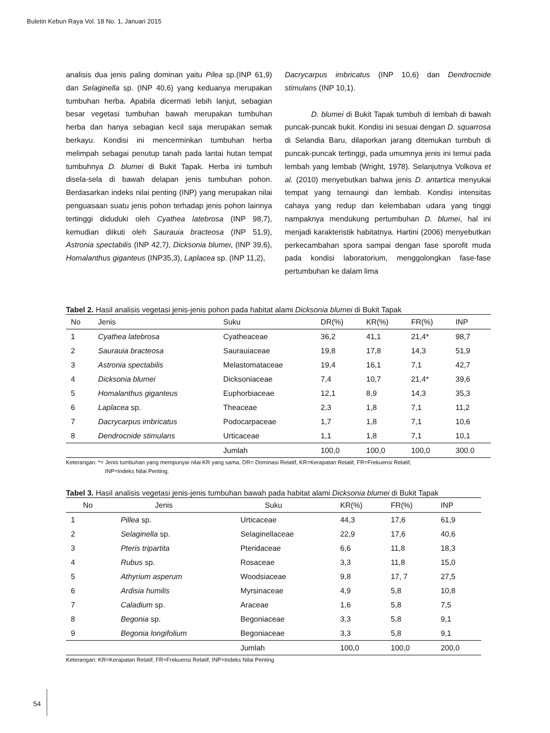Buletin Kebun Raya Vol. 18 No. 1, Januari 2015
analisis dua jenis paling dominan yaitu Pilea sp.(INP 61,9) dan Selaginella sp. (INP 40,6) yang keduanya merupakan tumbuhan herba. Apabila dicermati lebih lanjut, sebagian besar vegetasi tumbuhan bawah merupakan tumbuhan herba dan hanya sebagian kecil saja merupakan semak berkayu. Kondisi ini mencerminkan tumbuhan herba melimpah sebagai penutup tanah pada lantai hutan tempat tumbuhnya D. blumei di Bukit Tapak. Herba ini tumbuh disela-sela di bawah delapan jenis tumbuhan pohon. Berdasarkan indeks nilai penting (INP) yang merupakan nilai penguasaan suatu jenis pohon terhadap jenis pohon lainnya tertinggi diduduki oleh Cyathea latebrosa (INP 98,7), kemudian diikuti oleh Saurauia bracteosa (INP 51,9), Astronia spectabilis (INP 42,7), Dicksonia blumei, (INP 39,6), Homalanthus giganteus (INP35,3), Laplacea sp. (INP 11,2),
Dacrycarpus imbricatus (INP 10,6) dan Dendrocnide stimulans (INP 10,1).
D. blumei di Bukit Tapak tumbuh di lembah di bawah puncak-puncak bukit. Kondisi ini sesuai dengan D. squarrosa di Selandia Baru, dilaporkan jarang ditemukan tumbuh di puncak-puncak tertinggi, pada umumnya jenis ini temui pada lembah yang lembab (Wright, 1978). Selanjutnya Volkova et al. (2010) menyebutkan bahwa jenis D. antartica menyukai tempat yang ternaungi dan lembab. Kondisi intensitas cahaya yang redup dan kelembaban udara yang tinggi nampaknya mendukung pertumbuhan D. blumei, hal ini menjadi karakteristik habitatnya. Hartini (2006) menyebutkan perkecambahan spora sampai dengan fase sporofit muda pada kondisi laboratorium, menggolongkan fase-fase pertumbuhan ke dalam lima
Tabel 2. Hasil analisis vegetasi jenis-jenis pohon pada habitat alami Dicksonia blumei di Bukit Tapak
| No | Jenis | Suku | DR(%) | KR(%) | FR(%) | INP |
| --- | --- | --- | --- | --- | --- | --- |
| 1 | Cyathea latebrosa | Cyatheaceae | 36,2 | 41,1 | 21,4* | 98,7 |
| 2 | Saurauia bracteosa | Saurauiaceae | 19,8 | 17,8 | 14,3 | 51,9 |
| 3 | Astronia spectabilis | Melastomataceae | 19,4 | 16,1 | 7,1 | 42,7 |
| 4 | Dicksonia blumei | Dicksoniaceae | 7,4 | 10,7 | 21,4* | 39,6 |
| 5 | Homalanthus giganteus | Euphorbiaceae | 12,1 | 8,9 | 14,3 | 35,3 |
| 6 | Laplacea sp. | Theaceae | 2,3 | 1,8 | 7,1 | 11,2 |
| 7 | Dacrycarpus imbricatus | Podocarpaceae | 1,7 | 1,8 | 7,1 | 10,6 |
| 8 | Dendrocnide stimulans | Urticaceae | 1,1 | 1,8 | 7,1 | 10,1 |
| | | Jumlah | 100,0 | 100,0 | 100,0 | 300.0 |
Keterangan: *= Jenis tumbuhan yang mempunyai nilai KR yang sama, DR= Dominasi Relatif, KR=Kerapatan Relatif, FR=Frekuensi Relatif,
INP=Indeks Nilai Penting.
Tabel 3. Hasil analisis vegetasi jenis-jenis tumbuhan bawah pada habitat alami Dicksonia blumei di Bukit Tapak
| No | Jenis | Suku | KR(%) | FR(%) | INP |
| --- | --- | --- | --- | --- | --- |
| 1 | Pillea sp. | Urticaceae | 44,3 | 17,6 | 61,9 |
| 2 | Selaginella sp. | Selaginellaceae | 22,9 | 17,6 | 40,6 |
| 3 | Pteris tripartita | Pteridaceae | 6,6 | 11,8 | 18,3 |
| 4 | Rubus sp. | Rosaceae | 3,3 | 11,8 | 15,0 |
| 5 | Athyrium asperum | Woodsiaceae | 9,8 | 17, 7 | 27,5 |
| 6 | Ardisia humilis | Myrsinaceae | 4,9 | 5,8 | 10,8 |
| 7 | Caladium sp. | Araceae | 1,6 | 5,8 | 7,5 |
| 8 | Begonia sp. | Begoniaceae | 3,3 | 5,8 | 9,1 |
| 9 | Begonia longifolium | Begoniaceae | 3,3 | 5,8 | 9,1 |
| | | Jumlah | 100,0 | 100,0 | 200,0 |
Keterangan: KR=Kerapatan Relatif, FR=Frekuensi Relatif, INP=Indeks Nilai Penting
54